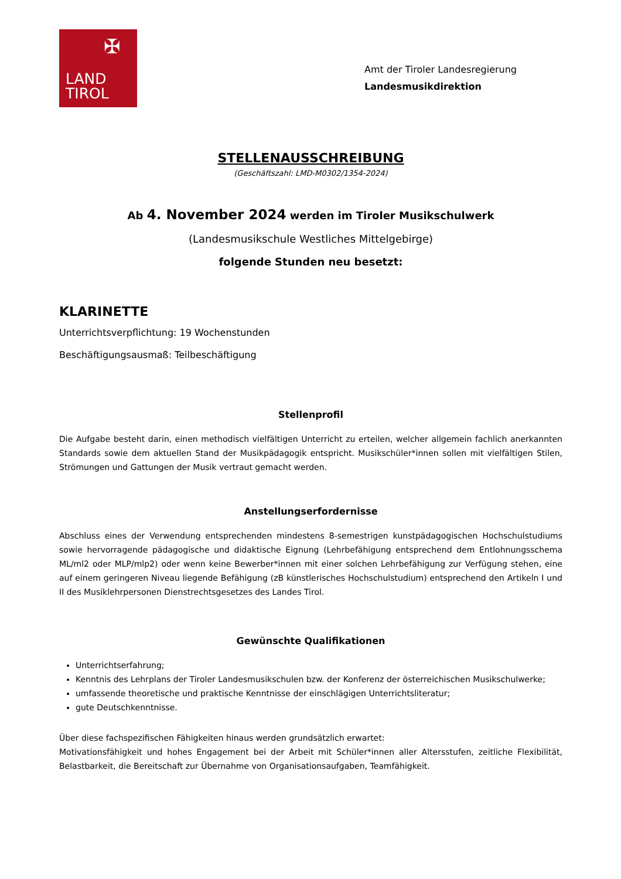✠
LAND
TIROL
Amt der Tiroler Landesregierung
Landesmusikdirektion
STELLENAUSSCHREIBUNG
(Geschäftszahl: LMD-M0302/1354-2024)
Ab 4. November 2024 werden im Tiroler Musikschulwerk
(Landesmusikschule Westliches Mittelgebirge)
folgende Stunden neu besetzt:
KLARINETTE
Unterrichtsverpflichtung: 19 Wochenstunden
Beschäftigungsausmaß: Teilbeschäftigung
Stellenprofil
Die Aufgabe besteht darin, einen methodisch vielfältigen Unterricht zu erteilen, welcher allgemein fachlich anerkannten Standards sowie dem aktuellen Stand der Musikpädagogik entspricht. Musikschüler*innen sollen mit vielfältigen Stilen, Strömungen und Gattungen der Musik vertraut gemacht werden.
Anstellungserfordernisse
Abschluss eines der Verwendung entsprechenden mindestens 8-semestrigen kunstpädagogischen Hochschulstudiums sowie hervorragende pädagogische und didaktische Eignung (Lehrbefähigung entsprechend dem Entlohnungsschema ML/ml2 oder MLP/mlp2) oder wenn keine Bewerber*innen mit einer solchen Lehrbefähigung zur Verfügung stehen, eine auf einem geringeren Niveau liegende Befähigung (zB künstlerisches Hochschulstudium) entsprechend den Artikeln I und II des Musiklehrpersonen Dienstrechtsgesetzes des Landes Tirol.
Gewünschte Qualifikationen
Unterrichtserfahrung;
Kenntnis des Lehrplans der Tiroler Landesmusikschulen bzw. der Konferenz der österreichischen Musikschulwerke;
umfassende theoretische und praktische Kenntnisse der einschlägigen Unterrichtsliteratur;
gute Deutschkenntnisse.
Über diese fachspezifischen Fähigkeiten hinaus werden grundsätzlich erwartet:
Motivationsfähigkeit und hohes Engagement bei der Arbeit mit Schüler*innen aller Altersstufen, zeitliche Flexibilität, Belastbarkeit, die Bereitschaft zur Übernahme von Organisationsaufgaben, Teamfähigkeit.